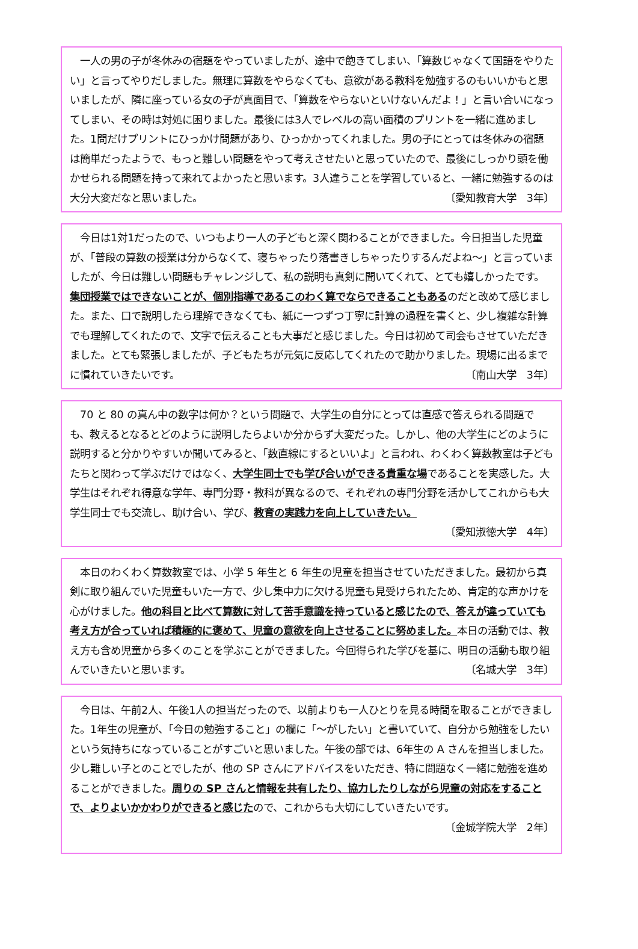一人の男の子が冬休みの宿題をやっていましたが、途中で飽きてしまい、「算数じゃなくて国語をやりたい」と言ってやりだしました。無理に算数をやらなくても、意欲がある教科を勉強するのもいいかもと思いましたが、隣に座っている女の子が真面目で、「算数をやらないといけないんだよ！」と言い合いになってしまい、その時は対処に困りました。最後には3人でレベルの高い面積のプリントを一緒に進めました。1問だけプリントにひっかけ問題があり、ひっかかってくれました。男の子にとっては冬休みの宿題は簡単だったようで、もっと難しい問題をやって考えさせたいと思っていたので、最後にしっかり頭を働かせられる問題を持って来れてよかったと思います。3人違うことを学習していると、一緒に勉強するのは大分大変だなと思いました。 〔愛知教育大学　3年〕
　今日は1対1だったので、いつもより一人の子どもと深く関わることができました。今日担当した児童が、「普段の算数の授業は分からなくて、寝ちゃったり落書きしちゃったりするんだよね～」と言っていましたが、今日は難しい問題もチャレンジして、私の説明も真剣に聞いてくれて、とても嬉しかったです。集団授業ではできないことが、個別指導であるこのわく算でならできることもあるのだと改めて感じました。また、口で説明したら理解できなくても、紙に一つずつ丁寧に計算の過程を書くと、少し複雑な計算でも理解してくれたので、文字で伝えることも大事だと感じました。今日は初めて司会もさせていただきました。とても緊張しましたが、子どもたちが元気に反応してくれたので助かりました。現場に出るまでに慣れていきたいです。 〔南山大学　3年〕
　70 と 80 の真ん中の数字は何か？という問題で、大学生の自分にとっては直感で答えられる問題でも、教えるとなるとどのように説明したらよいか分からず大変だった。しかし、他の大学生にどのように説明すると分かりやすいか聞いてみると、「数直線にするといいよ」と言われ、わくわく算数教室は子どもたちと関わって学ぶだけではなく、大学生同士でも学び合いができる貴重な場であることを実感した。大学生はそれぞれ得意な学年、専門分野・教科が異なるので、それぞれの専門分野を活かしてこれからも大学生同士でも交流し、助け合い、学び、教育の実践力を向上していきたい。
〔愛知淑徳大学　4年〕
　本日のわくわく算数教室では、小学 5 年生と 6 年生の児童を担当させていただきました。最初から真剣に取り組んでいた児童もいた一方で、少し集中力に欠ける児童も見受けられたため、肯定的な声かけを心がけました。他の科目と比べて算数に対して苦手意識を持っていると感じたので、答えが違っていても考え方が合っていれば積極的に褒めて、児童の意欲を向上させることに努めました。本日の活動では、教え方も含め児童から多くのことを学ぶことができました。今回得られた学びを基に、明日の活動も取り組んでいきたいと思います。 〔名城大学　3年〕
　今日は、午前2人、午後1人の担当だったので、以前よりも一人ひとりを見る時間を取ることができました。1年生の児童が、「今日の勉強すること」の欄に「～がしたい」と書いていて、自分から勉強をしたいという気持ちになっていることがすごいと思いました。午後の部では、6年生の A さんを担当しました。少し難しい子とのことでしたが、他の SP さんにアドバイスをいただき、特に問題なく一緒に勉強を進めることができました。周りの SP さんと情報を共有したり、協力したりしながら児童の対応をすることで、よりよいかかわりができると感じたので、これからも大切にしていきたいです。
〔金城学院大学　2年〕